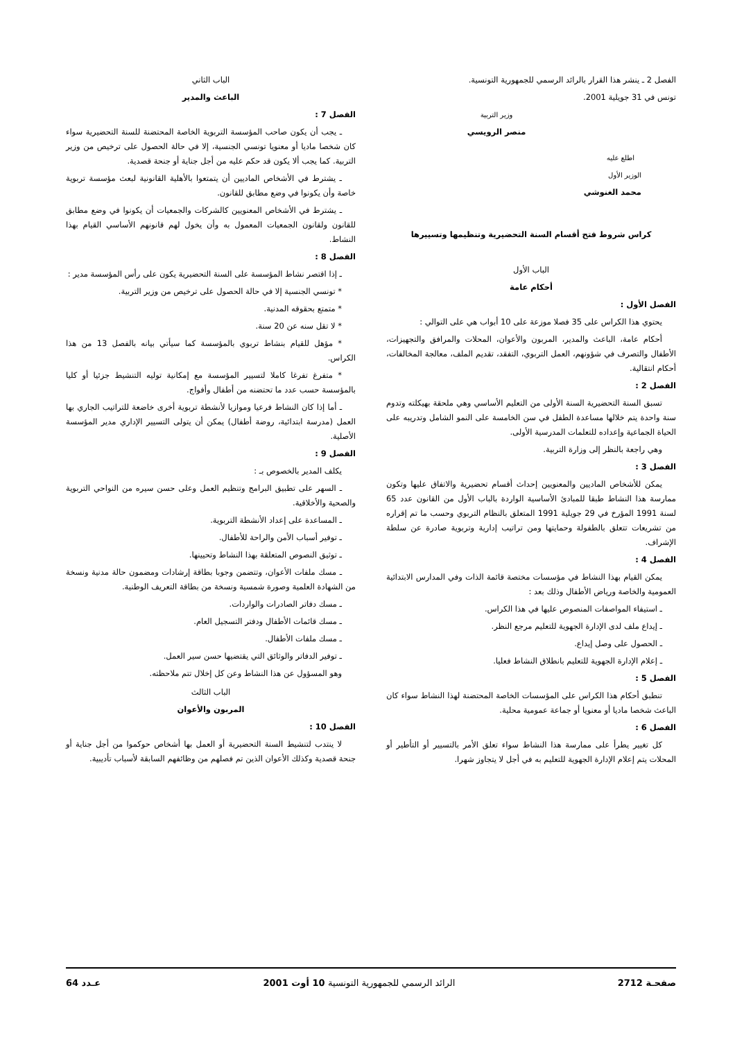الفصل 2 ـ ينشر هذا القرار بالرائد الرسمي للجمهورية التونسية.
تونس في 31 جويلية 2001.
وزير التربية
منصر الرويسي
اطلع عليه
الوزير الأول
محمد الغنوشي
كراس شروط فتح أقسام السنة التحضيرية وتنظيمها وتسييرها
الباب الأول
أحكام عامة
الفصل الأول :
يحتوي هذا الكراس على 35 فصلا موزعة على 10 أبواب هي على التوالي :
أحكام عامة، الباعث والمدير، المربون والأعوان، المحلات والمرافق والتجهيزات، الأطفال والتصرف في شؤونهم، العمل التربوي، التفقد، تقديم الملف، معالجة المخالفات، أحكام انتقالية.
الفصل 2 :
تسبق السنة التحضيرية السنة الأولى من التعليم الأساسي وهي ملحقة بهيكلته وتدوم سنة واحدة يتم خلالها مساعدة الطفل في سن الخامسة على النمو الشامل وتدريبه على الحياة الجماعية وإعداده للتعلمات المدرسية الأولى.
وهي راجعة بالنظر إلى وزارة التربية.
الفصل 3 :
يمكن للأشخاص الماديين والمعنويين إحداث أقسام تحضيرية والاتفاق عليها وتكون ممارسة هذا النشاط طبقا للمبادئ الأساسية الواردة بالباب الأول من القانون عدد 65 لسنة 1991 المؤرخ في 29 جويلية 1991 المتعلق بالنظام التربوي وحسب ما تم إقراره من تشريعات تتعلق بالطفولة وحمايتها ومن تراتيب إدارية وتربوية صادرة عن سلطة الإشراف.
الفصل 4 :
يمكن القيام بهذا النشاط في مؤسسات مختصة قائمة الذات وفي المدارس الابتدائية العمومية والخاصة ورياض الأطفال وذلك بعد :
ـ استيفاء المواصفات المنصوص عليها في هذا الكراس.
ـ إيداع ملف لدى الإدارة الجهوية للتعليم مرجع النظر.
ـ الحصول على وصل إيداع.
ـ إعلام الإدارة الجهوية للتعليم بانطلاق النشاط فعليا.
الفصل 5 :
تنطبق أحكام هذا الكراس على المؤسسات الخاصة المحتضنة لهذا النشاط سواء كان الباعث شخصا ماديا أو معنويا أو جماعة عمومية محلية.
الفصل 6 :
كل تغيير يطرأ على ممارسة هذا النشاط سواء تعلق الأمر بالتسيير أو التأطير أو المحلات يتم إعلام الإدارة الجهوية للتعليم به في أجل لا يتجاوز شهرا.
الباب الثاني
الباعث والمدير
الفصل 7 :
ـ يجب أن يكون صاحب المؤسسة التربوية الخاصة المحتضنة للسنة التحضيرية سواء كان شخصا ماديا أو معنويا تونسي الجنسية، إلا في حالة الحصول على ترخيص من وزير التربية. كما يجب ألا يكون قد حكم عليه من أجل جناية أو جنحة قصدية.
ـ يشترط في الأشخاص الماديين أن يتمتعوا بالأهلية القانونية لبعث مؤسسة تربوية خاصة وأن يكونوا في وضع مطابق للقانون.
ـ يشترط في الأشخاص المعنويين كالشركات والجمعيات أن يكونوا في وضع مطابق للقانون ولقانون الجمعيات المعمول به وأن يخول لهم قانونهم الأساسي القيام بهذا النشاط.
الفصل 8 :
ـ إذا اقتصر نشاط المؤسسة على السنة التحضيرية يكون على رأس المؤسسة مدير :
* تونسي الجنسية إلا في حالة الحصول على ترخيص من وزير التربية.
* متمتع بحقوقه المدنية.
* لا تقل سنه عن 20 سنة.
* مؤهل للقيام بنشاط تربوي بالمؤسسة كما سيأتي بيانه بالفصل 13 من هذا الكراس.
* متفرغ تفرغا كاملا لتسيير المؤسسة مع إمكانية توليه التنشيط جزئيا أو كليا بالمؤسسة حسب عدد ما تحتضنه من أطفال وأفواج.
ـ أما إذا كان النشاط فرعيا وموازيا لأنشطة تربوية أخرى خاضعة للتراتيب الجاري بها العمل (مدرسة ابتدائية، روضة أطفال) يمكن أن يتولى التسيير الإداري مدير المؤسسة الأصلية.
الفصل 9 :
يكلف المدير بالخصوص بـ :
ـ السهر على تطبيق البرامج وتنظيم العمل وعلى حسن سيره من النواحي التربوية والصحية والأخلاقية.
ـ المساعدة على إعداد الأنشطة التربوية.
ـ توفير أسباب الأمن والراحة للأطفال.
ـ توثيق النصوص المتعلقة بهذا النشاط وتحيينها.
ـ مسك ملفات الأعوان، وتتضمن وجوبا بطاقة إرشادات ومضمون حالة مدنية ونسخة من الشهادة العلمية وصورة شمسية ونسخة من بطاقة التعريف الوطنية.
ـ مسك دفاتر الصادرات والواردات.
ـ مسك قائمات الأطفال ودفتر التسجيل العام.
ـ مسك ملفات الأطفال.
ـ توفير الدفاتر والوثائق التي يقتضيها حسن سير العمل.
وهو المسؤول عن هذا النشاط وعن كل إخلال تتم ملاحظته.
الباب الثالث
المربون والأعوان
الفصل 10 :
لا ينتدب لتنشيط السنة التحضيرية أو العمل بها أشخاص حوكموا من أجل جناية أو جنحة قصدية وكذلك الأعوان الذين تم فصلهم من وظائفهم السابقة لأسباب تأديبية.
صفحـة 2712 الرائد الرسمي للجمهورية التونسية 10 أوت 2001 عـدد 64